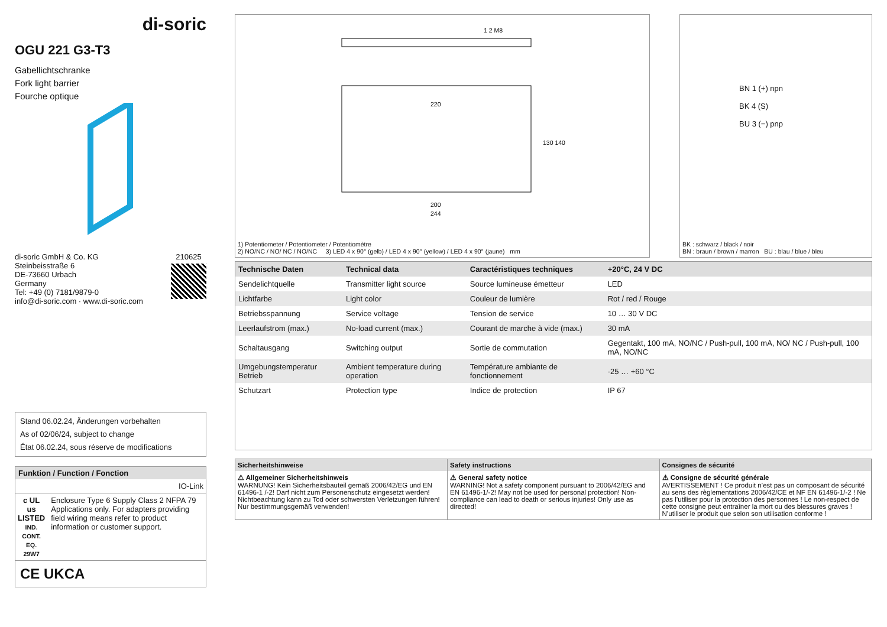di-soric
OGU 221 G3-T3
Gabellichtschranke
Fork light barrier
Fourche optique
di-soric GmbH & Co. KG
Steinbeisstraße 6
DE-73660 Urbach
Germany
Tel: +49 (0) 7181/9879-0
info@di-soric.com · www.di-soric.com
210625
Stand 06.02.24, Änderungen vorbehalten
As of 02/06/24, subject to change
État 06.02.24, sous réserve de modifications
Funktion / Function / Fonction
IO-Link
c UL us
LISTED
IND. CONT. EQ.
29W7
Enclosure Type 6 Supply Class 2 NFPA 79 Applications only. For adapters providing field wiring means refer to product information or customer support.
CE UKCA
1 2 M8
220
200
244
130 140
1) Potentiometer / Potentiometer / Potentiomètre
2) NO/NC / NO/ NC / NO/NC 3) LED 4 x 90° (gelb) / LED 4 x 90° (yellow) / LED 4 x 90° (jaune) mm
BN 1 (+) npn
BK 4 (S)
BU 3 (−) pnp
BK : schwarz / black / noir
BN : braun / brown / marron BU : blau / blue / bleu
| Technische Daten | Technical data | Caractéristiques techniques | +20°C, 24 V DC |
| --- | --- | --- | --- |
| Sendelichtquelle | Transmitter light source | Source lumineuse émetteur | LED |
| Lichtfarbe | Light color | Couleur de lumière | Rot / red / Rouge |
| Betriebsspannung | Service voltage | Tension de service | 10 … 30 V DC |
| Leerlaufstrom (max.) | No-load current (max.) | Courant de marche à vide (max.) | 30 mA |
| Schaltausgang | Switching output | Sortie de commutation | Gegentakt, 100 mA, NO/NC / Push-pull, 100 mA, NO/ NC / Push-pull, 100 mA, NO/NC |
| Umgebungstemperatur Betrieb | Ambient temperature during operation | Température ambiante de fonctionnement | -25 … +60 °C |
| Schutzart | Protection type | Indice de protection | IP 67 |
| Sicherheitshinweise | Safety instructions | Consignes de sécurité |
| ⚠ Allgemeiner Sicherheitshinweis WARNUNG! Kein Sicherheitsbauteil gemäß 2006/42/EG und EN 61496-1 /-2! Darf nicht zum Personenschutz eingesetzt werden! Nichtbeachtung kann zu Tod oder schwersten Verletzungen führen! Nur bestimmungsgemäß verwenden! | ⚠ General safety notice WARNING! Not a safety component pursuant to 2006/42/EG and EN 61496-1/-2! May not be used for personal protection! Non-compliance can lead to death or serious injuries! Only use as directed! | ⚠ Consigne de sécurité générale AVERTISSEMENT ! Ce produit n’est pas un composant de sécurité au sens des règlementations 2006/42/CE et NF EN 61496-1/-2 ! Ne pas l’utiliser pour la protection des personnes ! Le non-respect de cette consigne peut entraîner la mort ou des blessures graves ! N’utiliser le produit que selon son utilisation conforme ! |